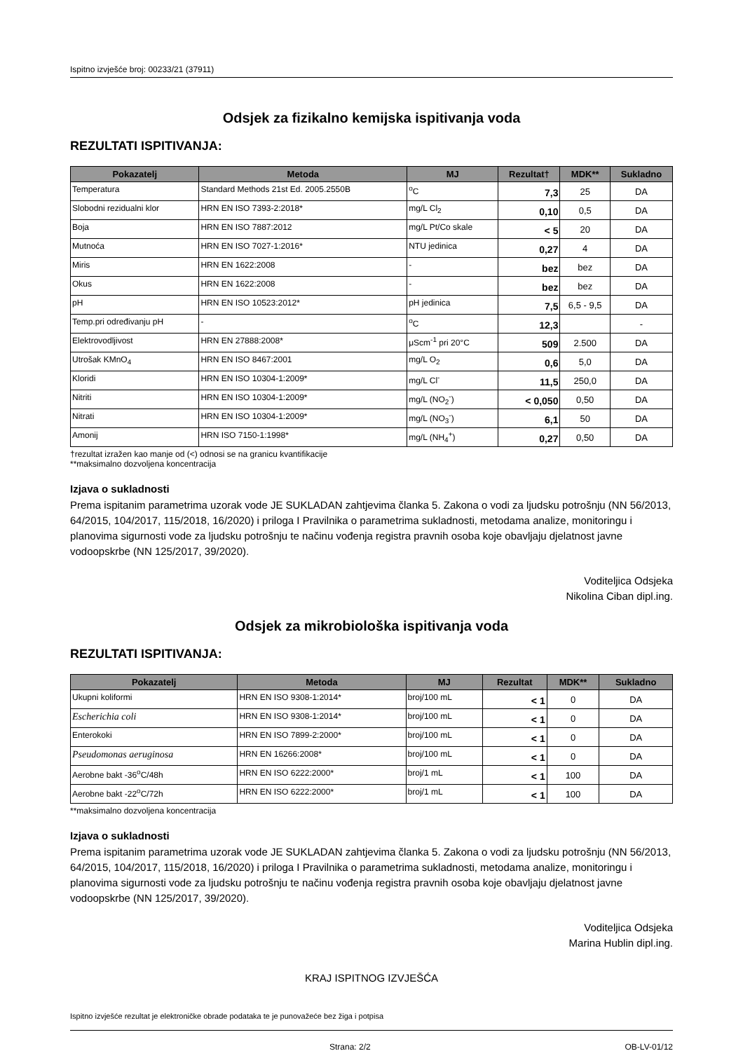Ispitno izvješće broj: 00233/21 (37911)
Odsjek za fizikalno kemijska ispitivanja voda
REZULTATI ISPITIVANJA:
| Pokazatelj | Metoda | MJ | Rezultat† | MDK** | Sukladno |
| --- | --- | --- | --- | --- | --- |
| Temperatura | Standard Methods 21st Ed. 2005.2550B | <sup>o</sup> C | 7,3 | 25 | DA |
| Slobodni rezidualni klor | HRN EN ISO 7393-2:2018* | mg/L Cl<sub>2</sub> | 0,10 | 0,5 | DA |
| Boja | HRN EN ISO 7887:2012 | mg/L Pt/Co skale | < 5 | 20 | DA |
| Mutnoća | HRN EN ISO 7027-1:2016* | NTU jedinica | 0,27 | 4 | DA |
| Miris | HRN EN 1622:2008 | - | bez | bez | DA |
| Okus | HRN EN 1622:2008 | - | bez | bez | DA |
| pH | HRN EN ISO 10523:2012* | pH jedinica | 7,5 | 6,5 - 9,5 | DA |
| Temp.pri određivanju pH | - | <sup>o</sup> C | 12,3 | | - |
| Elektrovodljivost | HRN EN 27888:2008* | μScm<sup>-1</sup> pri 20°C | 509 | 2.500 | DA |
| Utrošak KMnO<sub>4</sub> | HRN EN ISO 8467:2001 | mg/L O<sub>2</sub> | 0,6 | 5,0 | DA |
| Kloridi | HRN EN ISO 10304-1:2009* | mg/L Cl<sup>-</sup> | 11,5 | 250,0 | DA |
| Nitriti | HRN EN ISO 10304-1:2009* | mg/L (NO<sub>2</sub><sup>-</sup>) | < 0,050 | 0,50 | DA |
| Nitrati | HRN EN ISO 10304-1:2009* | mg/L (NO<sub>3</sub><sup>-</sup>) | 6,1 | 50 | DA |
| Amonij | HRN ISO 7150-1:1998* | mg/L (NH<sub>4</sub><sup>+</sup>) | 0,27 | 0,50 | DA |
†rezultat izražen kao manje od (<) odnosi se na granicu kvantifikacije
**maksimalno dozvoljena koncentracija
Izjava o sukladnosti
Prema ispitanim parametrima uzorak vode JE SUKLADAN zahtjevima članka 5. Zakona o vodi za ljudsku potrošnju (NN 56/2013, 64/2015, 104/2017, 115/2018, 16/2020) i priloga I Pravilnika o parametrima sukladnosti, metodama analize, monitoringu i planovima sigurnosti vode za ljudsku potrošnju te načinu vođenja registra pravnih osoba koje obavljaju djelatnost javne vodoopskrbe (NN 125/2017, 39/2020).
Voditeljica Odsjeka
Nikolina Ciban dipl.ing.
Odsjek za mikrobiološka ispitivanja voda
REZULTATI ISPITIVANJA:
| Pokazatelj | Metoda | MJ | Rezultat | MDK** | Sukladno |
| --- | --- | --- | --- | --- | --- |
| Ukupni koliformi | HRN EN ISO 9308-1:2014* | broj/100 mL | < 1 | 0 | DA |
| Escherichia coli | HRN EN ISO 9308-1:2014* | broj/100 mL | < 1 | 0 | DA |
| Enterokoki | HRN EN ISO 7899-2:2000* | broj/100 mL | < 1 | 0 | DA |
| Pseudomonas aeruginosa | HRN EN 16266:2008* | broj/100 mL | < 1 | 0 | DA |
| Aerobne bakt -36<sup>o</sup>C/48h | HRN EN ISO 6222:2000* | broj/1 mL | < 1 | 100 | DA |
| Aerobne bakt -22<sup>o</sup>C/72h | HRN EN ISO 6222:2000* | broj/1 mL | < 1 | 100 | DA |
**maksimalno dozvoljena koncentracija
Izjava o sukladnosti
Prema ispitanim parametrima uzorak vode JE SUKLADAN zahtjevima članka 5. Zakona o vodi za ljudsku potrošnju (NN 56/2013, 64/2015, 104/2017, 115/2018, 16/2020) i priloga I Pravilnika o parametrima sukladnosti, metodama analize, monitoringu i planovima sigurnosti vode za ljudsku potrošnju te načinu vođenja registra pravnih osoba koje obavljaju djelatnost javne vodoopskrbe (NN 125/2017, 39/2020).
Voditeljica Odsjeka
Marina Hublin dipl.ing.
KRAJ ISPITNOG IZVJEŠĆA
Ispitno izvješće rezultat je elektroničke obrade podataka te je punovažeće bez žiga i potpisa
Strana: 2/2 OB-LV-01/12